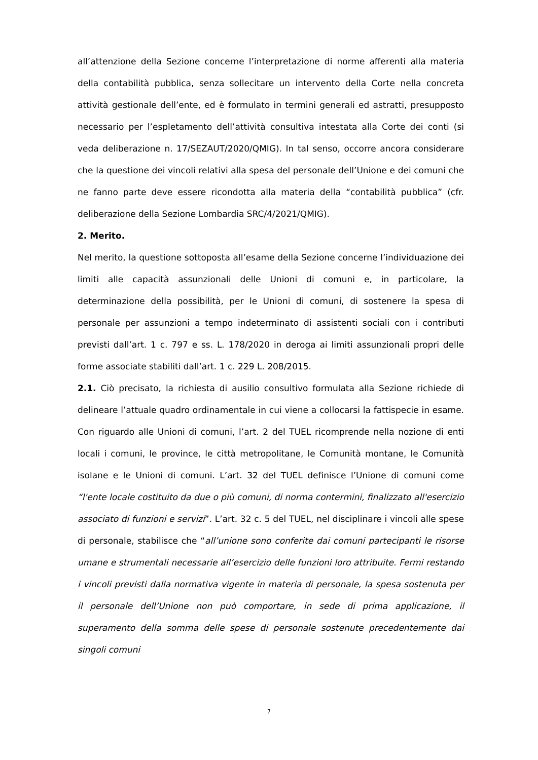all’attenzione della Sezione concerne l’interpretazione di norme afferenti alla materia della contabilità pubblica, senza sollecitare un intervento della Corte nella concreta attività gestionale dell’ente, ed è formulato in termini generali ed astratti, presupposto necessario per l’espletamento dell’attività consultiva intestata alla Corte dei conti (si veda deliberazione n. 17/SEZAUT/2020/QMIG). In tal senso, occorre ancora considerare che la questione dei vincoli relativi alla spesa del personale dell’Unione e dei comuni che ne fanno parte deve essere ricondotta alla materia della “contabilità pubblica” (cfr. deliberazione della Sezione Lombardia SRC/4/2021/QMIG).
2. Merito.
Nel merito, la questione sottoposta all’esame della Sezione concerne l’individuazione dei limiti alle capacità assunzionali delle Unioni di comuni e, in particolare, la determinazione della possibilità, per le Unioni di comuni, di sostenere la spesa di personale per assunzioni a tempo indeterminato di assistenti sociali con i contributi previsti dall’art. 1 c. 797 e ss. L. 178/2020 in deroga ai limiti assunzionali propri delle forme associate stabiliti dall’art. 1 c. 229 L. 208/2015.
2.1. Ciò precisato, la richiesta di ausilio consultivo formulata alla Sezione richiede di delineare l’attuale quadro ordinamentale in cui viene a collocarsi la fattispecie in esame. Con riguardo alle Unioni di comuni, l’art. 2 del TUEL ricomprende nella nozione di enti locali i comuni, le province, le città metropolitane, le Comunità montane, le Comunità isolane e le Unioni di comuni. L’art. 32 del TUEL definisce l’Unione di comuni come “l'ente locale costituito da due o più comuni, di norma contermini, finalizzato all'esercizio associato di funzioni e servizi”. L’art. 32 c. 5 del TUEL, nel disciplinare i vincoli alle spese di personale, stabilisce che “all’unione sono conferite dai comuni partecipanti le risorse umane e strumentali necessarie all’esercizio delle funzioni loro attribuite. Fermi restando i vincoli previsti dalla normativa vigente in materia di personale, la spesa sostenuta per il personale dell’Unione non può comportare, in sede di prima applicazione, il superamento della somma delle spese di personale sostenute precedentemente dai singoli comuni
7